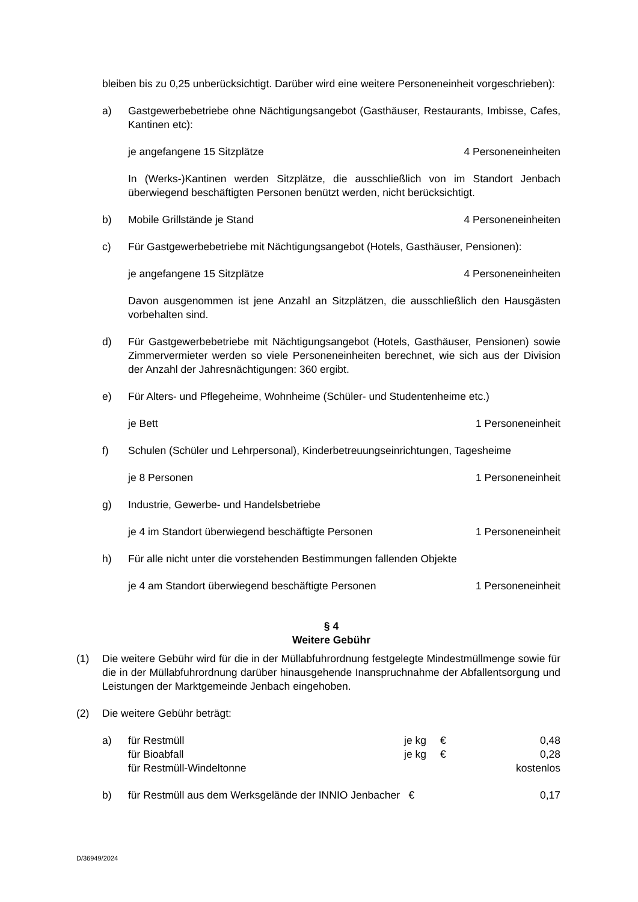bleiben bis zu 0,25 unberücksichtigt. Darüber wird eine weitere Personeneinheit vorgeschrieben):
a) Gastgewerbebetriebe ohne Nächtigungsangebot (Gasthäuser, Restaurants, Imbisse, Cafes, Kantinen etc):
je angefangene 15 Sitzplätze 4 Personeneinheiten
In (Werks-)Kantinen werden Sitzplätze, die ausschließlich von im Standort Jenbach überwiegend beschäftigten Personen benützt werden, nicht berücksichtigt.
b) Mobile Grillstände je Stand 4 Personeneinheiten
c) Für Gastgewerbebetriebe mit Nächtigungsangebot (Hotels, Gasthäuser, Pensionen):
je angefangene 15 Sitzplätze 4 Personeneinheiten
Davon ausgenommen ist jene Anzahl an Sitzplätzen, die ausschließlich den Hausgästen vorbehalten sind.
d) Für Gastgewerbebetriebe mit Nächtigungsangebot (Hotels, Gasthäuser, Pensionen) sowie Zimmervermieter werden so viele Personeneinheiten berechnet, wie sich aus der Division der Anzahl der Jahresnächtigungen: 360 ergibt.
e) Für Alters- und Pflegeheime, Wohnheime (Schüler- und Studentenheime etc.)
je Bett 1 Personeneinheit
f) Schulen (Schüler und Lehrpersonal), Kinderbetreuungseinrichtungen, Tagesheime
je 8 Personen 1 Personeneinheit
g) Industrie, Gewerbe- und Handelsbetriebe
je 4 im Standort überwiegend beschäftigte Personen 1 Personeneinheit
h) Für alle nicht unter die vorstehenden Bestimmungen fallenden Objekte
je 4 am Standort überwiegend beschäftigte Personen 1 Personeneinheit
§ 4
Weitere Gebühr
(1) Die weitere Gebühr wird für die in der Müllabfuhrordnung festgelegte Mindestmüllmenge sowie für die in der Müllabfuhrordnung darüber hinausgehende Inanspruchnahme der Abfallentsorgung und Leistungen der Marktgemeinde Jenbach eingehoben.
(2) Die weitere Gebühr beträgt:
a) für Restmüll je kg € 0,48 für Bioabfall je kg € 0,28 für Restmüll-Windeltonne kostenlos
b) für Restmüll aus dem Werksgelände der INNIO Jenbacher € 0,17
D/36949/2024